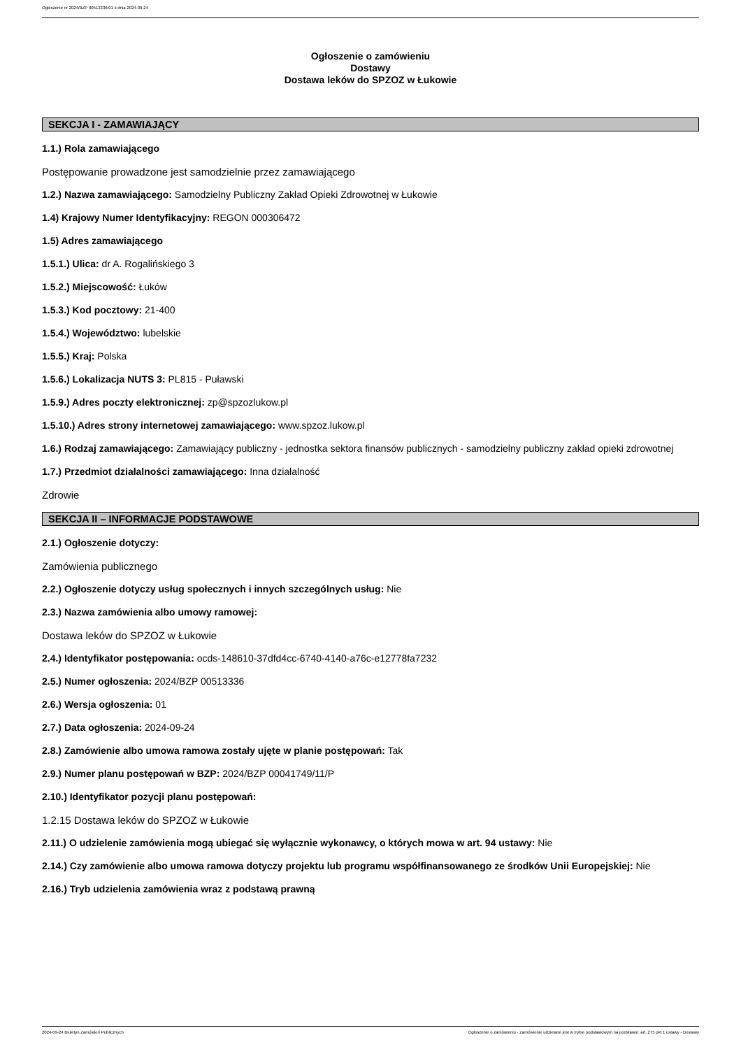Ogłoszenie nr 2024/BZP 00513336/01 z dnia 2024-09-24
Ogłoszenie o zamówieniu
Dostawy
Dostawa leków do SPZOZ w Łukowie
SEKCJA I - ZAMAWIAJĄCY
1.1.) Rola zamawiającego
Postępowanie prowadzone jest samodzielnie przez zamawiającego
1.2.) Nazwa zamawiającego: Samodzielny Publiczny Zakład Opieki Zdrowotnej w Łukowie
1.4) Krajowy Numer Identyfikacyjny: REGON 000306472
1.5) Adres zamawiającego
1.5.1.) Ulica: dr A. Rogalińskiego 3
1.5.2.) Miejscowość: Łuków
1.5.3.) Kod pocztowy: 21-400
1.5.4.) Województwo: lubelskie
1.5.5.) Kraj: Polska
1.5.6.) Lokalizacja NUTS 3: PL815 - Puławski
1.5.9.) Adres poczty elektronicznej: zp@spzozlukow.pl
1.5.10.) Adres strony internetowej zamawiającego: www.spzoz.lukow.pl
1.6.) Rodzaj zamawiającego: Zamawiający publiczny - jednostka sektora finansów publicznych - samodzielny publiczny zakład opieki zdrowotnej
1.7.) Przedmiot działalności zamawiającego: Inna działalność
Zdrowie
SEKCJA II – INFORMACJE PODSTAWOWE
2.1.) Ogłoszenie dotyczy:
Zamówienia publicznego
2.2.) Ogłoszenie dotyczy usług społecznych i innych szczególnych usług: Nie
2.3.) Nazwa zamówienia albo umowy ramowej:
Dostawa leków do SPZOZ w Łukowie
2.4.) Identyfikator postępowania: ocds-148610-37dfd4cc-6740-4140-a76c-e12778fa7232
2.5.) Numer ogłoszenia: 2024/BZP 00513336
2.6.) Wersja ogłoszenia: 01
2.7.) Data ogłoszenia: 2024-09-24
2.8.) Zamówienie albo umowa ramowa zostały ujęte w planie postępowań: Tak
2.9.) Numer planu postępowań w BZP: 2024/BZP 00041749/11/P
2.10.) Identyfikator pozycji planu postępowań:
1.2.15 Dostawa leków do SPZOZ w Łukowie
2.11.) O udzielenie zamówienia mogą ubiegać się wyłącznie wykonawcy, o których mowa w art. 94 ustawy: Nie
2.14.) Czy zamówienie albo umowa ramowa dotyczy projektu lub programu współfinansowanego ze środków Unii Europejskiej: Nie
2.16.) Tryb udzielenia zamówienia wraz z podstawą prawną
2024-09-24 Biuletyn Zamówień Publicznych Ogłoszenie o zamówieniu - Zamówienie udzielane jest w trybie podstawowym na podstawie: art. 275 pkt 1 ustawy - Dostawy